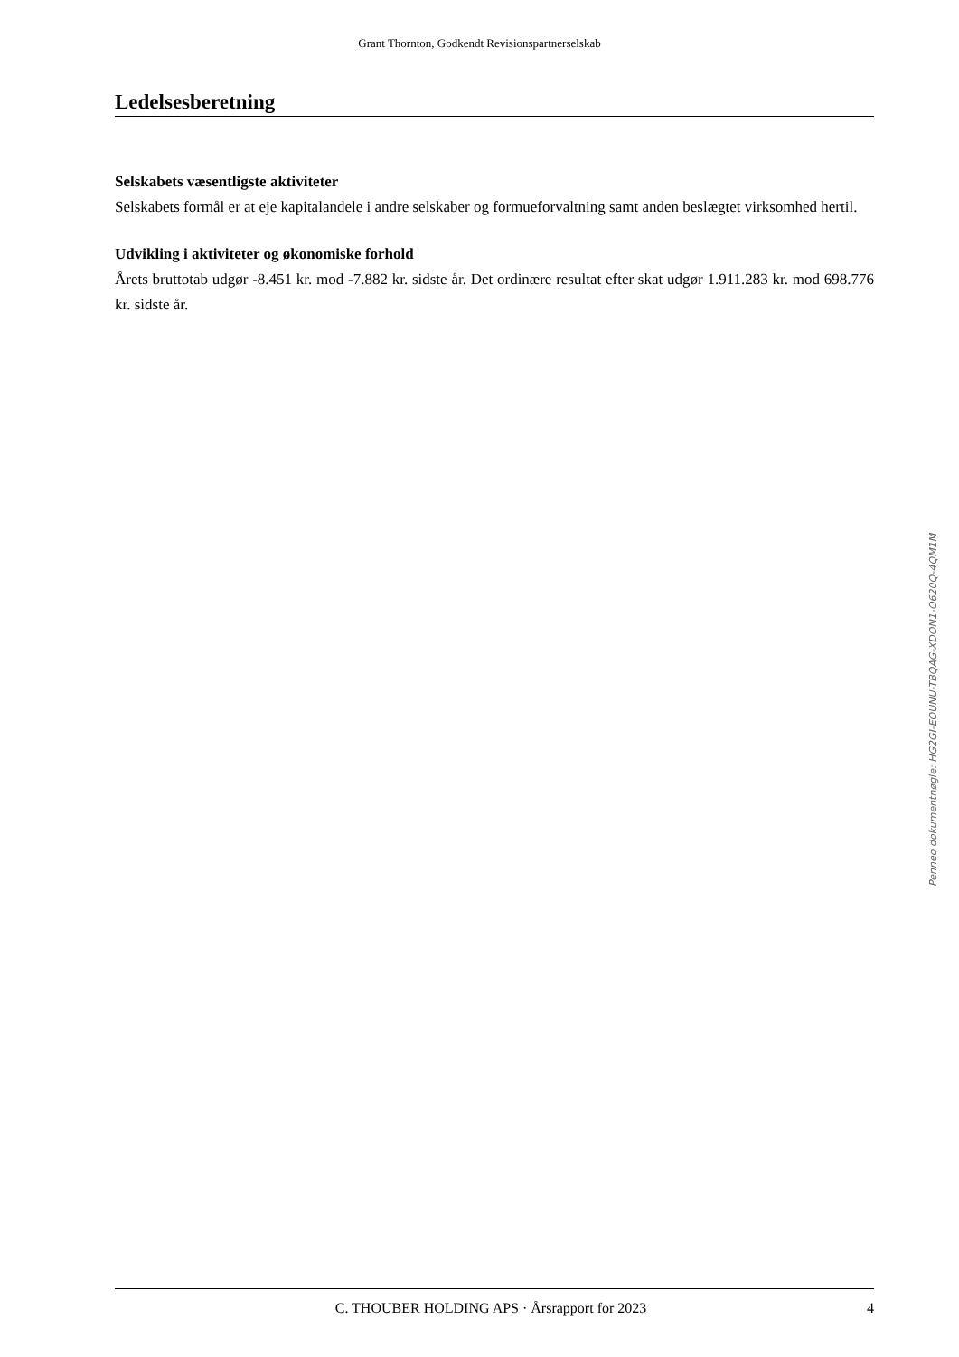Grant Thornton, Godkendt Revisionspartnerselskab
Ledelsesberetning
Selskabets væsentligste aktiviteter
Selskabets formål er at eje kapitalandele i andre selskaber og formueforvaltning samt anden beslægtet virksomhed hertil.
Udvikling i aktiviteter og økonomiske forhold
Årets bruttotab udgør -8.451 kr. mod -7.882 kr. sidste år. Det ordinære resultat efter skat udgør 1.911.283 kr. mod 698.776 kr. sidste år.
Penneo dokumentnøgle: HG2GI-EOUNU-TBQAG-XDON1-O620Q-4QM1M
C. THOUBER HOLDING APS · Årsrapport for 2023 4